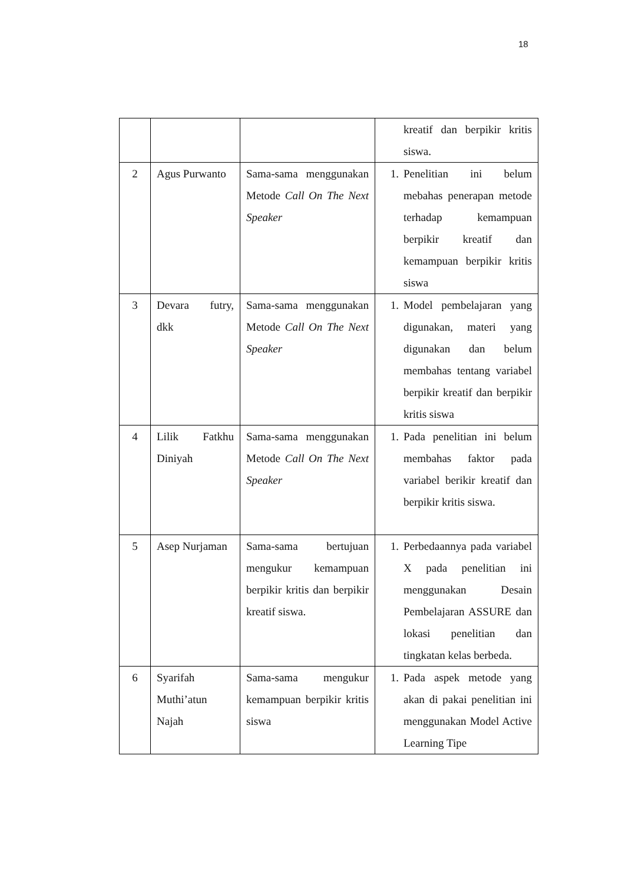18
| | | | kreatif dan berpikir kritis siswa. |
| 2 | Agus Purwanto | Sama-sama menggunakan Metode Call On The Next Speaker | 1. Penelitian ini belum mebahas penerapan metode terhadap kemampuan berpikir kreatif dan kemampuan berpikir kritis siswa |
| 3 | Devara futry, dkk | Sama-sama menggunakan Metode Call On The Next Speaker | 1. Model pembelajaran yang digunakan, materi yang digunakan dan belum membahas tentang variabel berpikir kreatif dan berpikir kritis siswa |
| 4 | Lilik Fatkhu Diniyah | Sama-sama menggunakan Metode Call On The Next Speaker | 1. Pada penelitian ini belum membahas faktor pada variabel berikir kreatif dan berpikir kritis siswa. |
| 5 | Asep Nurjaman | Sama-sama bertujuan mengukur kemampuan berpikir kritis dan berpikir kreatif siswa. | 1. Perbedaannya pada variabel X pada penelitian ini menggunakan Desain Pembelajaran ASSURE dan lokasi penelitian dan tingkatan kelas berbeda. |
| 6 | Syarifah Muthi’atun Najah | Sama-sama mengukur kemampuan berpikir kritis siswa | 1. Pada aspek metode yang akan di pakai penelitian ini menggunakan Model Active Learning Tipe |